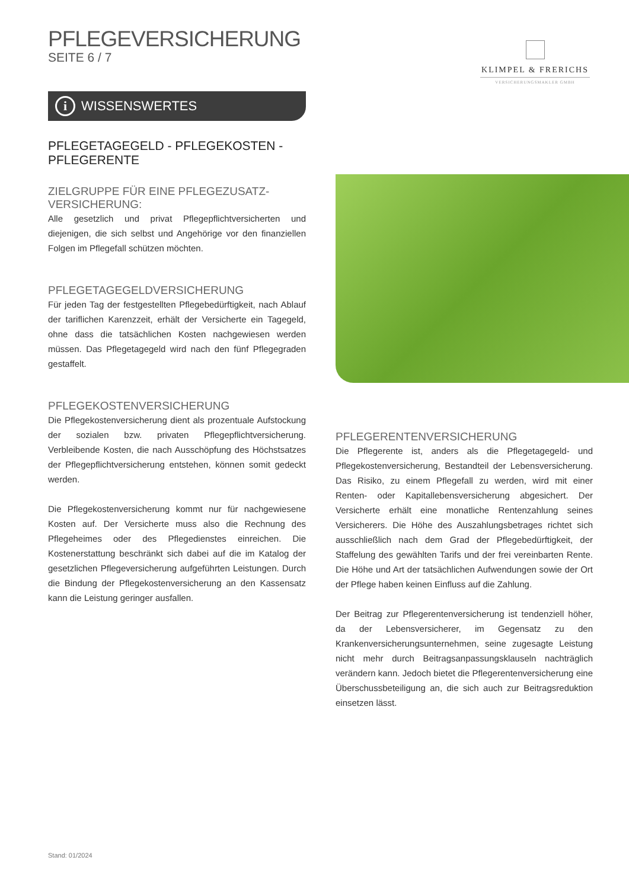KLIMPEL & FRERICHS
VERSICHERUNGSMAKLER GMBH
PFLEGEVERSICHERUNG
SEITE 6 / 7
i WISSENSWERTES
PFLEGETAGEGELD - PFLEGEKOSTEN -
PFLEGERENTE
ZIELGRUPPE FÜR EINE PFLEGEZUSATZ-
VERSICHERUNG:
Alle gesetzlich und privat Pflegepflichtversicherten und diejenigen, die sich selbst und Angehörige vor den finanziellen Folgen im Pflegefall schützen möchten.
PFLEGETAGEGELDVERSICHERUNG
Für jeden Tag der festgestellten Pflegebedürftigkeit, nach Ablauf der tariflichen Karenzzeit, erhält der Versicherte ein Tagegeld, ohne dass die tatsächlichen Kosten nachgewiesen werden müssen. Das Pflegetagegeld wird nach den fünf Pflegegraden gestaffelt.
PFLEGEKOSTENVERSICHERUNG
Die Pflegekostenversicherung dient als prozentuale Aufstockung der sozialen bzw. privaten Pflegepflichtversicherung. Verbleibende Kosten, die nach Ausschöpfung des Höchstsatzes der Pflegepflichtversicherung entstehen, können somit gedeckt werden.
Die Pflegekostenversicherung kommt nur für nachgewiesene Kosten auf. Der Versicherte muss also die Rechnung des Pflegeheimes oder des Pflegedienstes einreichen. Die Kostenerstattung beschränkt sich dabei auf die im Katalog der gesetzlichen Pflegeversicherung aufgeführten Leistungen. Durch die Bindung der Pflegekostenversicherung an den Kassensatz kann die Leistung geringer ausfallen.
PFLEGERENTENVERSICHERUNG
Die Pflegerente ist, anders als die Pflegetagegeld- und Pflegekostenversicherung, Bestandteil der Lebensversicherung. Das Risiko, zu einem Pflegefall zu werden, wird mit einer Renten- oder Kapitallebensversicherung abgesichert. Der Versicherte erhält eine monatliche Rentenzahlung seines Versicherers. Die Höhe des Auszahlungsbetrages richtet sich ausschließlich nach dem Grad der Pflegebedürftigkeit, der Staffelung des gewählten Tarifs und der frei vereinbarten Rente. Die Höhe und Art der tatsächlichen Aufwendungen sowie der Ort der Pflege haben keinen Einfluss auf die Zahlung.
Der Beitrag zur Pflegerentenversicherung ist tendenziell höher, da der Lebensversicherer, im Gegensatz zu den Krankenversicherungsunternehmen, seine zugesagte Leistung nicht mehr durch Beitragsanpassungsklauseln nachträglich verändern kann. Jedoch bietet die Pflegerentenversicherung eine Überschussbeteiligung an, die sich auch zur Beitragsreduktion einsetzen lässt.
Stand: 01/2024